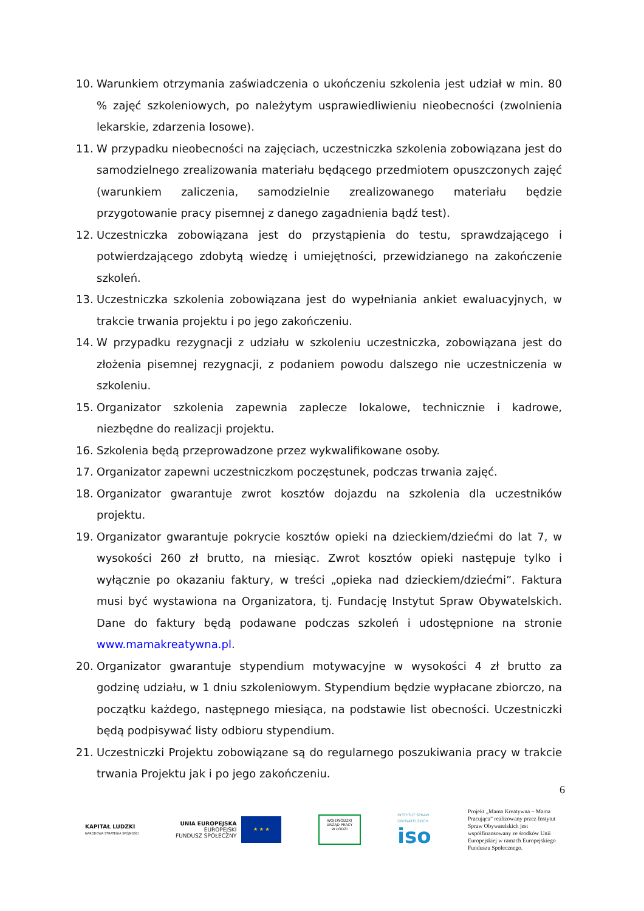10. Warunkiem otrzymania zaświadczenia o ukończeniu szkolenia jest udział w min. 80 % zajęć szkoleniowych, po należytym usprawiedliwieniu nieobecności (zwolnienia lekarskie, zdarzenia losowe).
11. W przypadku nieobecności na zajęciach, uczestniczka szkolenia zobowiązana jest do samodzielnego zrealizowania materiału będącego przedmiotem opuszczonych zajęć (warunkiem zaliczenia, samodzielnie zrealizowanego materiału będzie przygotowanie pracy pisemnej z danego zagadnienia bądź test).
12. Uczestniczka zobowiązana jest do przystąpienia do testu, sprawdzającego i potwierdzającego zdobytą wiedzę i umiejętności, przewidzianego na zakończenie szkoleń.
13. Uczestniczka szkolenia zobowiązana jest do wypełniania ankiet ewaluacyjnych, w trakcie trwania projektu i po jego zakończeniu.
14. W przypadku rezygnacji z udziału w szkoleniu uczestniczka, zobowiązana jest do złożenia pisemnej rezygnacji, z podaniem powodu dalszego nie uczestniczenia w szkoleniu.
15. Organizator szkolenia zapewnia zaplecze lokalowe, technicznie i kadrowe, niezbędne do realizacji projektu.
16. Szkolenia będą przeprowadzone przez wykwalifikowane osoby.
17. Organizator zapewni uczestniczkom poczęstunek, podczas trwania zajęć.
18. Organizator gwarantuje zwrot kosztów dojazdu na szkolenia dla uczestników projektu.
19. Organizator gwarantuje pokrycie kosztów opieki na dzieckiem/dziećmi do lat 7, w wysokości 260 zł brutto, na miesiąc. Zwrot kosztów opieki następuje tylko i wyłącznie po okazaniu faktury, w treści „opieka nad dzieckiem/dziećmi”. Faktura musi być wystawiona na Organizatora, tj. Fundację Instytut Spraw Obywatelskich. Dane do faktury będą podawane podczas szkoleń i udostępnione na stronie www.mamakreatywna.pl.
20. Organizator gwarantuje stypendium motywacyjne w wysokości 4 zł brutto za godzinę udziału, w 1 dniu szkoleniowym. Stypendium będzie wypłacane zbiorczo, na początku każdego, następnego miesiąca, na podstawie list obecności. Uczestniczki będą podpisywać listy odbioru stypendium.
21. Uczestniczki Projektu zobowiązane są do regularnego poszukiwania pracy w trakcie trwania Projektu jak i po jego zakończeniu.
6
KAPITAŁ LUDZKI
NARODOWA STRATEGIA SPÓJNOŚCI
UNIA EUROPEJSKA
EUROPEJSKI
FUNDUSZ SPOŁECZNY
★ ★ ★
WOJEWÓDZKI
URZĄD PRACY
W ŁODZI
INSTYTUT SPRAW
OBYWATELSKICH
iso
Projekt „Mama Kreatywna – Mama Pracująca” realizowany przez Instytut Spraw Obywatelskich jest współfinansowany ze środków Unii Europejskiej w ramach Europejskiego Funduszu Społecznego.